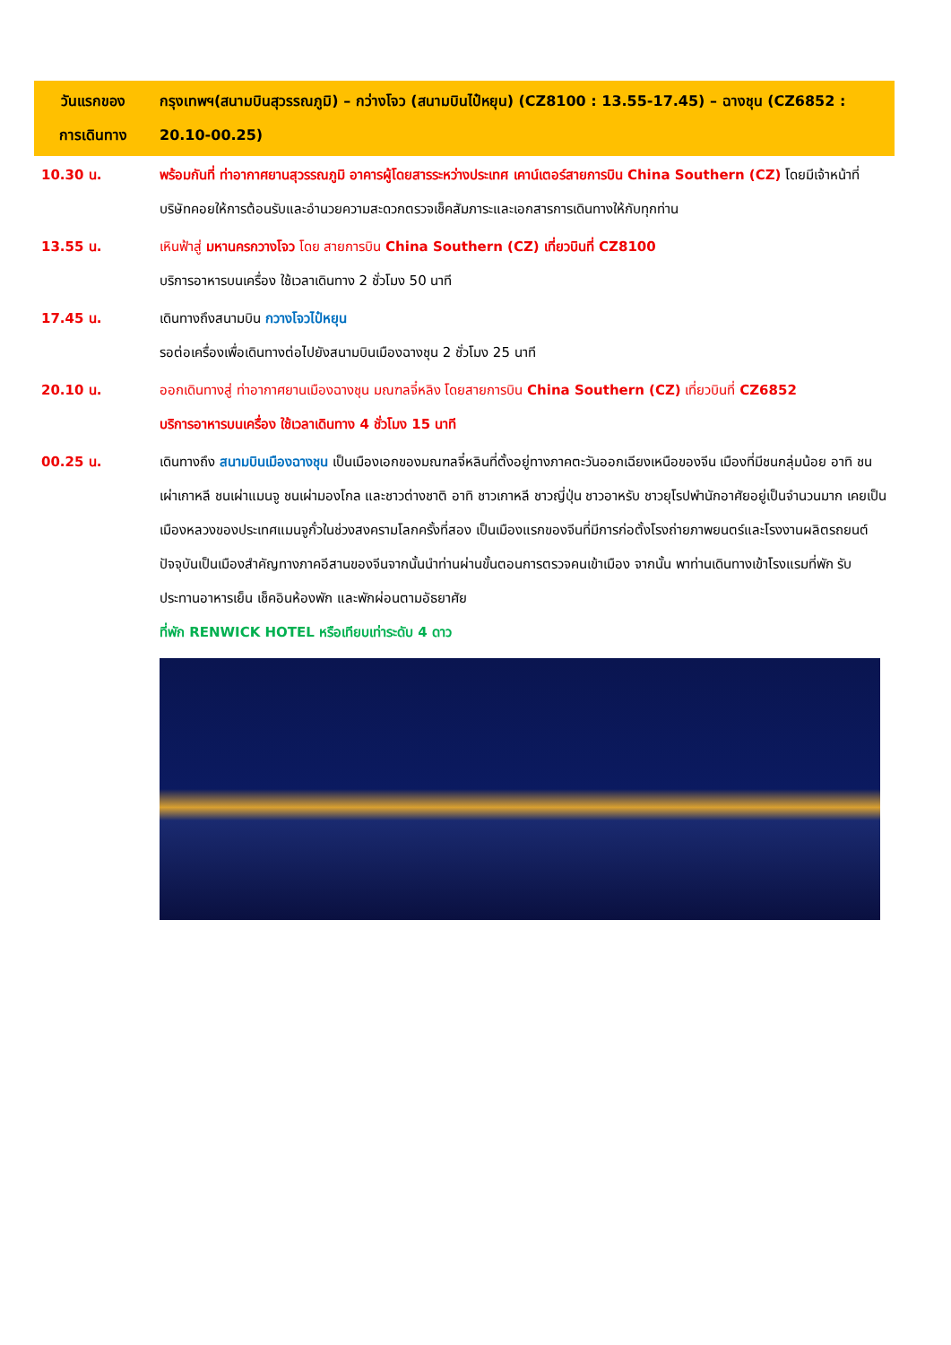| วันแรกของ การเดินทาง | กรุงเทพฯ(สนามบินสุวรรณภูมิ) – กว่างโจว (สนามบินไป๋หยุน) (CZ8100 : 13.55-17.45) – ฉางชุน (CZ6852 : 20.10-00.25) |
| --- | --- |
| 10.30 น. | พร้อมกันที่ ท่าอากาศยานสุวรรณภูมิ อาคารผู้โดยสารระหว่างประเทศ เคาน์เตอร์สายการบิน China Southern (CZ) โดยมีเจ้าหน้าที่บริษัทคอยให้การต้อนรับและอำนวยความสะดวกตรวจเช็คสัมภาระและเอกสารการเดินทางให้กับทุกท่าน |
| 13.55 น. | เหินฟ้าสู่ มหานครกวางโจว โดย สายการบิน China Southern (CZ) เที่ยวบินที่ CZ8100 บริการอาหารบนเครื่อง ใช้เวลาเดินทาง 2 ชั่วโมง 50 นาที |
| 17.45 น. | เดินทางถึงสนามบิน กวางโจวไป๋หยุน รอต่อเครื่องเพื่อเดินทางต่อไปยังสนามบินเมืองฉางชุน 2 ชั่วโมง 25 นาที |
| 20.10 น. | ออกเดินทางสู่ ท่าอากาศยานเมืองฉางชุน มณฑลจี๋หลิง โดยสายการบิน China Southern (CZ) เที่ยวบินที่ CZ6852 บริการอาหารบนเครื่อง ใช้เวลาเดินทาง 4 ชั่วโมง 15 นาที |
| 00.25 น. | เดินทางถึง สนามบินเมืองฉางชุน เป็นเมืองเอกของมณฑลจี๋หลินที่ตั้งอยู่ทางภาคตะวันออกเฉียงเหนือของจีน เมืองที่มีชนกลุ่มน้อย อาทิ ชนเผ่าเกาหลี ชนเผ่าแมนจู ชนเผ่ามองโกล และชาวต่างชาติ อาทิ ชาวเกาหลี ชาวญี่ปุ่น ชาวอาหรับ ชาวยุโรปพำนักอาศัยอยู่เป็นจำนวนมาก เคยเป็นเมืองหลวงของประเทศแมนจูกั๋วในช่วงสงครามโลกครั้งที่สอง เป็นเมืองแรกของจีนที่มีการก่อตั้งโรงถ่ายภาพยนตร์และโรงงานผลิตรถยนต์ ปัจจุบันเป็นเมืองสำคัญทางภาคอีสานของจีนจากนั้นนำท่านผ่านขั้นตอนการตรวจคนเข้าเมือง จากนั้น พาท่านเดินทางเข้าโรงแรมที่พัก รับประทานอาหารเย็น เช็คอินห้องพัก และพักผ่อนตามอัธยาศัย ที่พัก RENWICK HOTEL หรือเทียบเท่าระดับ 4 ดาว |